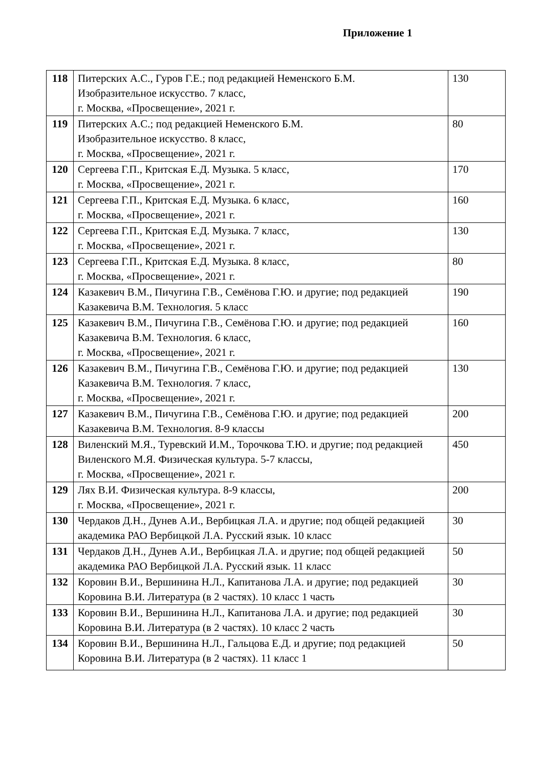Приложение 1
| 118 | Питерских А.С., Гуров Г.Е.; под редакцией Неменского Б.М. Изобразительное искусство. 7 класс, г. Москва, «Просвещение», 2021 г. | 130 |
| 119 | Питерских А.С.; под редакцией Неменского Б.М. Изобразительное искусство. 8 класс, г. Москва, «Просвещение», 2021 г. | 80 |
| 120 | Сергеева Г.П., Критская Е.Д. Музыка. 5 класс, г. Москва, «Просвещение», 2021 г. | 170 |
| 121 | Сергеева Г.П., Критская Е.Д. Музыка. 6 класс, г. Москва, «Просвещение», 2021 г. | 160 |
| 122 | Сергеева Г.П., Критская Е.Д. Музыка. 7 класс, г. Москва, «Просвещение», 2021 г. | 130 |
| 123 | Сергеева Г.П., Критская Е.Д. Музыка. 8 класс, г. Москва, «Просвещение», 2021 г. | 80 |
| 124 | Казакевич В.М., Пичугина Г.В., Семёнова Г.Ю. и другие; под редакцией Казакевича В.М. Технология. 5 класс | 190 |
| 125 | Казакевич В.М., Пичугина Г.В., Семёнова Г.Ю. и другие; под редакцией Казакевича В.М. Технология. 6 класс, г. Москва, «Просвещение», 2021 г. | 160 |
| 126 | Казакевич В.М., Пичугина Г.В., Семёнова Г.Ю. и другие; под редакцией Казакевича В.М. Технология. 7 класс, г. Москва, «Просвещение», 2021 г. | 130 |
| 127 | Казакевич В.М., Пичугина Г.В., Семёнова Г.Ю. и другие; под редакцией Казакевича В.М. Технология. 8-9 классы | 200 |
| 128 | Виленский М.Я., Туревский И.М., Торочкова Т.Ю. и другие; под редакцией Виленского М.Я. Физическая культура. 5-7 классы, г. Москва, «Просвещение», 2021 г. | 450 |
| 129 | Лях В.И. Физическая культура. 8-9 классы, г. Москва, «Просвещение», 2021 г. | 200 |
| 130 | Чердаков Д.Н., Дунев А.И., Вербицкая Л.А. и другие; под общей редакцией академика РАО Вербицкой Л.А. Русский язык. 10 класс | 30 |
| 131 | Чердаков Д.Н., Дунев А.И., Вербицкая Л.А. и другие; под общей редакцией академика РАО Вербицкой Л.А. Русский язык. 11 класс | 50 |
| 132 | Коровин В.И., Вершинина Н.Л., Капитанова Л.А. и другие; под редакцией Коровина В.И. Литература (в 2 частях). 10 класс 1 часть | 30 |
| 133 | Коровин В.И., Вершинина Н.Л., Капитанова Л.А. и другие; под редакцией Коровина В.И. Литература (в 2 частях). 10 класс 2 часть | 30 |
| 134 | Коровин В.И., Вершинина Н.Л., Гальцова Е.Д. и другие; под редакцией Коровина В.И. Литература (в 2 частях). 11 класс 1 | 50 |